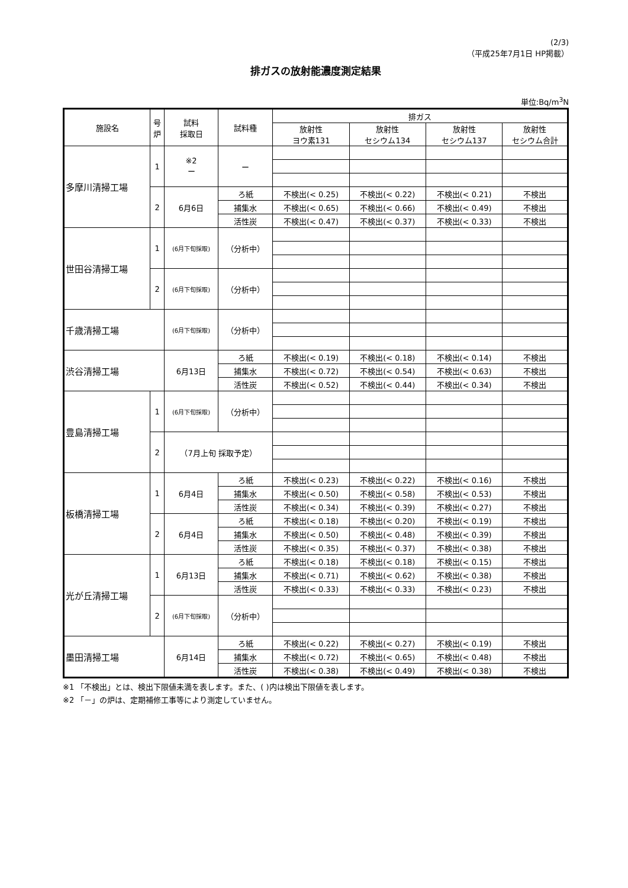(2/3)
（平成25年7月1日 HP掲載）
排ガスの放射能濃度測定結果
単位:Bq/m<sup>3</sup>N
| 施設名 | 号 炉 | 試料 採取日 | 試料種 | 排ガス | | | |
| --- | --- | --- | --- | --- | --- | --- | --- |
| | | | | 放射性 ヨウ素131 | 放射性 セシウム134 | 放射性 セシウム137 | 放射性 セシウム合計 |
| 多摩川清掃工場 | 1 | ※2 ー | ー | | | | |
| | 2 | 6月6日 | ろ紙 | 不検出(< 0.25) | 不検出(< 0.22) | 不検出(< 0.21) | 不検出 |
| | | | 捕集水 | 不検出(< 0.65) | 不検出(< 0.66) | 不検出(< 0.49) | 不検出 |
| | | | 活性炭 | 不検出(< 0.47) | 不検出(< 0.37) | 不検出(< 0.33) | 不検出 |
| 世田谷清掃工場 | 1 | (6月下旬採取) | （分析中） | | | | |
| | 2 | (6月下旬採取) | （分析中） | | | | |
| 千歳清掃工場 | | (6月下旬採取) | （分析中） | | | | |
| 渋谷清掃工場 | | 6月13日 | ろ紙 | 不検出(< 0.19) | 不検出(< 0.18) | 不検出(< 0.14) | 不検出 |
| | | | 捕集水 | 不検出(< 0.72) | 不検出(< 0.54) | 不検出(< 0.63) | 不検出 |
| | | | 活性炭 | 不検出(< 0.52) | 不検出(< 0.44) | 不検出(< 0.34) | 不検出 |
| 豊島清掃工場 | 1 | (6月下旬採取) | （分析中） | | | | |
| | 2 | （7月上旬 採取予定） | | | | | |
| 板橋清掃工場 | 1 | 6月4日 | ろ紙 | 不検出(< 0.23) | 不検出(< 0.22) | 不検出(< 0.16) | 不検出 |
| | | | 捕集水 | 不検出(< 0.50) | 不検出(< 0.58) | 不検出(< 0.53) | 不検出 |
| | | | 活性炭 | 不検出(< 0.34) | 不検出(< 0.39) | 不検出(< 0.27) | 不検出 |
| | 2 | 6月4日 | ろ紙 | 不検出(< 0.18) | 不検出(< 0.20) | 不検出(< 0.19) | 不検出 |
| | | | 捕集水 | 不検出(< 0.50) | 不検出(< 0.48) | 不検出(< 0.39) | 不検出 |
| | | | 活性炭 | 不検出(< 0.35) | 不検出(< 0.37) | 不検出(< 0.38) | 不検出 |
| 光が丘清掃工場 | 1 | 6月13日 | ろ紙 | 不検出(< 0.18) | 不検出(< 0.18) | 不検出(< 0.15) | 不検出 |
| | | | 捕集水 | 不検出(< 0.71) | 不検出(< 0.62) | 不検出(< 0.38) | 不検出 |
| | | | 活性炭 | 不検出(< 0.33) | 不検出(< 0.33) | 不検出(< 0.23) | 不検出 |
| | 2 | (6月下旬採取) | （分析中） | | | | |
| 墨田清掃工場 | | 6月14日 | ろ紙 | 不検出(< 0.22) | 不検出(< 0.27) | 不検出(< 0.19) | 不検出 |
| | | | 捕集水 | 不検出(< 0.72) | 不検出(< 0.65) | 不検出(< 0.48) | 不検出 |
| | | | 活性炭 | 不検出(< 0.38) | 不検出(< 0.49) | 不検出(< 0.38) | 不検出 |
※1 「不検出」とは、検出下限値未満を表します。また、( )内は検出下限値を表します。
※2 「－」の炉は、定期補修工事等により測定していません。